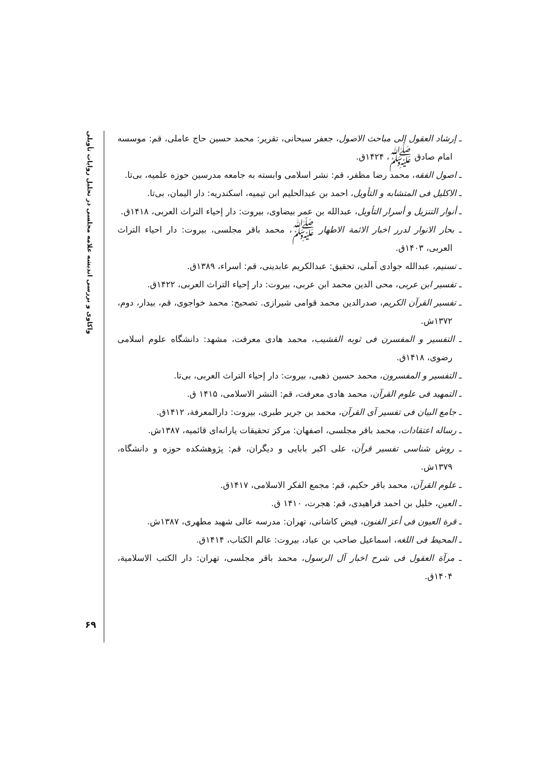واکاوی و بررسی اندیشه علامه مجلسی در تحلیل روایات تأویلی
ـ إرشاد العقول إلی مباحث الاصول، جعفر سبحانی، تقریر: محمد حسین حاج عاملی، قم: موسسه امام صادق ﷺ، ۱۴۲۴ق.
ـ اصول الفقه، محمد رضا مظفر، قم: نشر اسلامی وابسته به جامعه مدرسین حوزه علمیه، بی‌تا.
ـ الاکلیل فی المتشابه و التأویل، احمد بن عبدالحلیم ابن تیمیه، اسکندریه: دار الیمان، بی‌تا.
ـ أنوار التنزیل و أسرار التأویل، عبدالله بن عمر بیضاوی، بیروت: دار إحیاء التراث العربی، ۱۴۱۸ق.
ـ بحار الانوار لدرر اخبار الائمة الاطهار ﷺ، محمد باقر مجلسی، بیروت: دار احیاء التراث العربی، ۱۴۰۳ق.
ـ تسنیم، عبدالله جوادی آملی، تحقیق: عبدالکریم عابدینی، قم: اسراء، ۱۳۸۹ق.
ـ تفسیر ابن عربی، محی الدین محمد ابن عربی، بیروت: دار إحیاء التراث العربی، ۱۴۲۲ق.
ـ تفسیر القرآن الکریم، صدرالدین محمد قوامی شیرازی. تصحیح: محمد خواجوی، قم، بیدار، دوم، ۱۳۷۲ش.
ـ التفسیر و المفسرن فی ثوبه القشیب، محمد هادی معرفت، مشهد: دانشگاه علوم اسلامی رضوی، ۱۴۱۸ق.
ـ التفسیر و المفسرون، محمد حسین ذهبی، بیروت: دار إحیاء التراث العربی، بی‌تا.
ـ التمهید فی علوم القرآن، محمد هادی معرفت، قم: النشر الاسلامی، ۱۴۱۵ ق.
ـ جامع البیان فی تفسیر آی القرآن، محمد بن جریر طبری، بیروت: دارالمعرفة، ۱۴۱۲ق.
ـ رساله اعتقادات، محمد باقر مجلسی، اصفهان: مرکز تحقیقات یارانه‌ای قائمیه، ۱۳۸۷ش.
ـ روش شناسی تفسیر قرآن، علی اکبر بابایی و دیگران، قم: پژوهشکده حوزه و دانشگاه، ۱۳۷۹ش.
ـ علوم القرآن، محمد باقر حکیم، قم: مجمع الفکر الاسلامی، ۱۴۱۷ق.
ـ العین، خلیل بن احمد فراهیدی، قم: هجرت، ۱۴۱۰ ق.
ـ قرة العیون فی أعز الفنون، فیض کاشانی، تهران: مدرسه عالی شهید مطهری، ۱۳۸۷ش.
ـ المحیط فی اللغه، اسماعیل صاحب بن عباد، بیروت: عالم الکتاب، ۱۴۱۴ق.
ـ مرآة العقول فی شرح اخبار آل الرسول، محمد باقر مجلسی، تهران: دار الکتب الاسلامیة، ۱۴۰۴ق.
۶۹